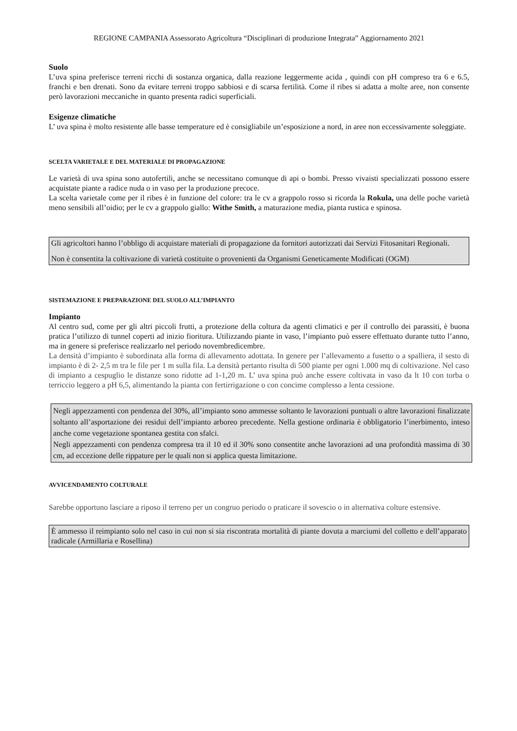REGIONE CAMPANIA Assessorato Agricoltura “Disciplinari di produzione Integrata” Aggiornamento 2021
Suolo
L’uva spina preferisce terreni ricchi di sostanza organica, dalla reazione leggermente acida , quindi con pH compreso tra 6 e 6.5, franchi e ben drenati. Sono da evitare terreni troppo sabbiosi e di scarsa fertilità. Come il ribes si adatta a molte aree, non consente però lavorazioni meccaniche in quanto presenta radici superficiali.
Esigenze climatiche
L’ uva spina è molto resistente alle basse temperature ed è consigliabile un’esposizione a nord, in aree non eccessivamente soleggiate.
SCELTA VARIETALE E DEL MATERIALE DI PROPAGAZIONE
Le varietà di uva spina sono autofertili, anche se necessitano comunque di api o bombi. Presso vivaisti specializzati possono essere acquistate piante a radice nuda o in vaso per la produzione precoce.
La scelta varietale come per il ribes è in funzione del colore: tra le cv a grappolo rosso si ricorda la Rokula, una delle poche varietà meno sensibili all’oidio; per le cv a grappolo giallo: Withe Smith, a maturazione media, pianta rustica e spinosa.
Gli agricoltori hanno l’obbligo di acquistare materiali di propagazione da fornitori autorizzati dai Servizi Fitosanitari Regionali.
Non è consentita la coltivazione di varietà costituite o provenienti da Organismi Geneticamente Modificati (OGM)
SISTEMAZIONE E PREPARAZIONE DEL SUOLO ALL’IMPIANTO
Impianto
Al centro sud, come per gli altri piccoli frutti, a protezione della coltura da agenti climatici e per il controllo dei parassiti, è buona pratica l’utilizzo di tunnel coperti ad inizio fioritura. Utilizzando piante in vaso, l’impianto può essere effettuato durante tutto l’anno, ma in genere si preferisce realizzarlo nel periodo novembredicembre.
La densità d’impianto è subordinata alla forma di allevamento adottata. In genere per l’allevamento a fusetto o a spalliera, il sesto di impianto è di 2- 2,5 m tra le file per 1 m sulla fila. La densità pertanto risulta di 500 piante per ogni 1.000 mq di coltivazione. Nel caso di impianto a cespuglio le distanze sono ridotte ad 1-1,20 m. L’ uva spina può anche essere coltivata in vaso da lt 10 con torba o terriccio leggero a pH 6,5, alimentando la pianta con fertirrigazione o con concime complesso a lenta cessione.
Negli appezzamenti con pendenza del 30%, all’impianto sono ammesse soltanto le lavorazioni puntuali o altre lavorazioni finalizzate soltanto all’asportazione dei residui dell’impianto arboreo precedente. Nella gestione ordinaria è obbligatorio l’inerbimento, inteso anche come vegetazione spontanea gestita con sfalci.
Negli appezzamenti con pendenza compresa tra il 10 ed il 30% sono consentite anche lavorazioni ad una profondità massima di 30 cm, ad eccezione delle rippature per le quali non si applica questa limitazione.
AVVICENDAMENTO COLTURALE
Sarebbe opportuno lasciare a riposo il terreno per un congruo periodo o praticare il sovescio o in alternativa colture estensive.
È ammesso il reimpianto solo nel caso in cui non si sia riscontrata mortalità di piante dovuta a marciumi del colletto e dell’apparato radicale (Armillaria e Rosellina)